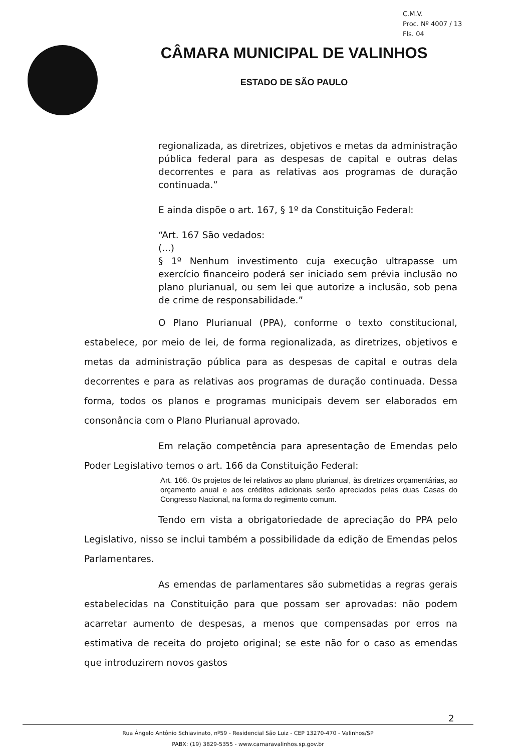C.M.V.
Proc. Nº 4007 / 13
Fls. 04
CÂMARA MUNICIPAL DE VALINHOS
ESTADO DE SÃO PAULO
regionalizada, as diretrizes, objetivos e metas da administração pública federal para as despesas de capital e outras delas decorrentes e para as relativas aos programas de duração continuada.”
E ainda dispõe o art. 167, § 1º da Constituição Federal:
“Art. 167 São vedados:
(...)
§ 1º Nenhum investimento cuja execução ultrapasse um exercício financeiro poderá ser iniciado sem prévia inclusão no plano plurianual, ou sem lei que autorize a inclusão, sob pena de crime de responsabilidade.”
O Plano Plurianual (PPA), conforme o texto constitucional, estabelece, por meio de lei, de forma regionalizada, as diretrizes, objetivos e metas da administração pública para as despesas de capital e outras dela decorrentes e para as relativas aos programas de duração continuada. Dessa forma, todos os planos e programas municipais devem ser elaborados em consonância com o Plano Plurianual aprovado.
Em relação competência para apresentação de Emendas pelo Poder Legislativo temos o art. 166 da Constituição Federal:
Art. 166. Os projetos de lei relativos ao plano plurianual, às diretrizes orçamentárias, ao orçamento anual e aos créditos adicionais serão apreciados pelas duas Casas do Congresso Nacional, na forma do regimento comum.
Tendo em vista a obrigatoriedade de apreciação do PPA pelo Legislativo, nisso se inclui também a possibilidade da edição de Emendas pelos Parlamentares.
As emendas de parlamentares são submetidas a regras gerais estabelecidas na Constituição para que possam ser aprovadas: não podem acarretar aumento de despesas, a menos que compensadas por erros na estimativa de receita do projeto original; se este não for o caso as emendas que introduzirem novos gastos
2
Rua Ângelo Antônio Schiavinato, nº59 - Residencial São Luiz - CEP 13270-470 - Valinhos/SP
PABX: (19) 3829-5355 - www.camaravalinhos.sp.gov.br